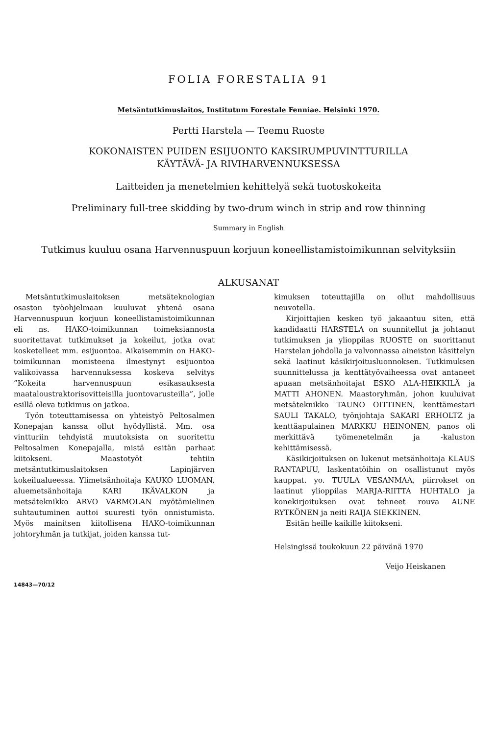FOLIA FORESTALIA 91
Metsäntutkimuslaitos, Institutum Forestale Fenniae. Helsinki 1970.
Pertti Harstela — Teemu Ruoste
KOKONAISTEN PUIDEN ESIJUONTO KAKSIRUMPUVINTTURILLA
KÄYTÄVÄ- JA RIVIHARVENNUKSESSA
Laitteiden ja menetelmien kehittelyä sekä tuotoskokeita
Preliminary full-tree skidding by two-drum winch in strip and row thinning
Summary in English
Tutkimus kuuluu osana Harvennuspuun korjuun koneellistamistoimikunnan selvityksiin
ALKUSANAT
Metsäntutkimuslaitoksen metsäteknologian osaston työohjelmaan kuuluvat yhtenä osana Harvennuspuun korjuun koneellistamistoimikunnan eli ns. HAKO-toimikunnan toimeksiannosta suoritettavat tutkimukset ja kokeilut, jotka ovat kosketelleet mm. esijuontoa. Aikaisemmin on HAKO-toimikunnan monisteena ilmestynyt esijuontoa valikoivassa harvennuksessa koskeva selvitys ”Kokeita harvennuspuun esikasauksesta maataloustraktorisovitteisilla juontovarusteilla”, jolle esillä oleva tutkimus on jatkoa.
Työn toteuttamisessa on yhteistyö Peltosalmen Konepajan kanssa ollut hyödyllistä. Mm. osa vintturiin tehdyistä muutoksista on suoritettu Peltosalmen Konepajalla, mistä esitän parhaat kiitokseni. Maastotyöt tehtiin metsäntutkimuslaitoksen Lapinjärven kokeilualueessa. Ylimetsänhoitaja KAUKO LUOMAN, aluemetsänhoitaja KARI IKÄVALKON ja metsäteknikko ARVO VARMOLAN myötämielinen suhtautuminen auttoi suuresti työn onnistumista. Myös mainitsen kiitollisena HAKO-toimikunnan johtoryhmän ja tutkijat, joiden kanssa tut-
kimuksen toteuttajilla on ollut mahdollisuus neuvotella.
Kirjoittajien kesken työ jakaantuu siten, että kandidaatti HARSTELA on suunnitellut ja johtanut tutkimuksen ja ylioppilas RUOSTE on suorittanut Harstelan johdolla ja valvonnassa aineiston käsittelyn sekä laatinut käsikirjoitusluonnoksen. Tutkimuksen suunnittelussa ja kenttätyövaiheessa ovat antaneet apuaan metsänhoitajat ESKO ALA-HEIKKILÄ ja MATTI AHONEN. Maastoryhmän, johon kuuluivat metsäteknikko TAUNO OITTINEN, kenttämestari SAULI TAKALO, työnjohtaja SAKARI ERHOLTZ ja kenttäapulainen MARKKU HEINONEN, panos oli merkittävä työmenetelmän ja -kaluston kehittämisessä.
Käsikirjoituksen on lukenut metsänhoitaja KLAUS RANTAPUU, laskentatöihin on osallistunut myös kauppat. yo. TUULA VESANMAA, piirrokset on laatinut ylioppilas MARJA-RIITTA HUHTALO ja konekirjoituksen ovat tehneet rouva AUNE RYTKÖNEN ja neiti RAIJA SIEKKINEN.
Esitän heille kaikille kiitokseni.
Helsingissä toukokuun 22 päivänä 1970
Veijo Heiskanen
14843—70/12